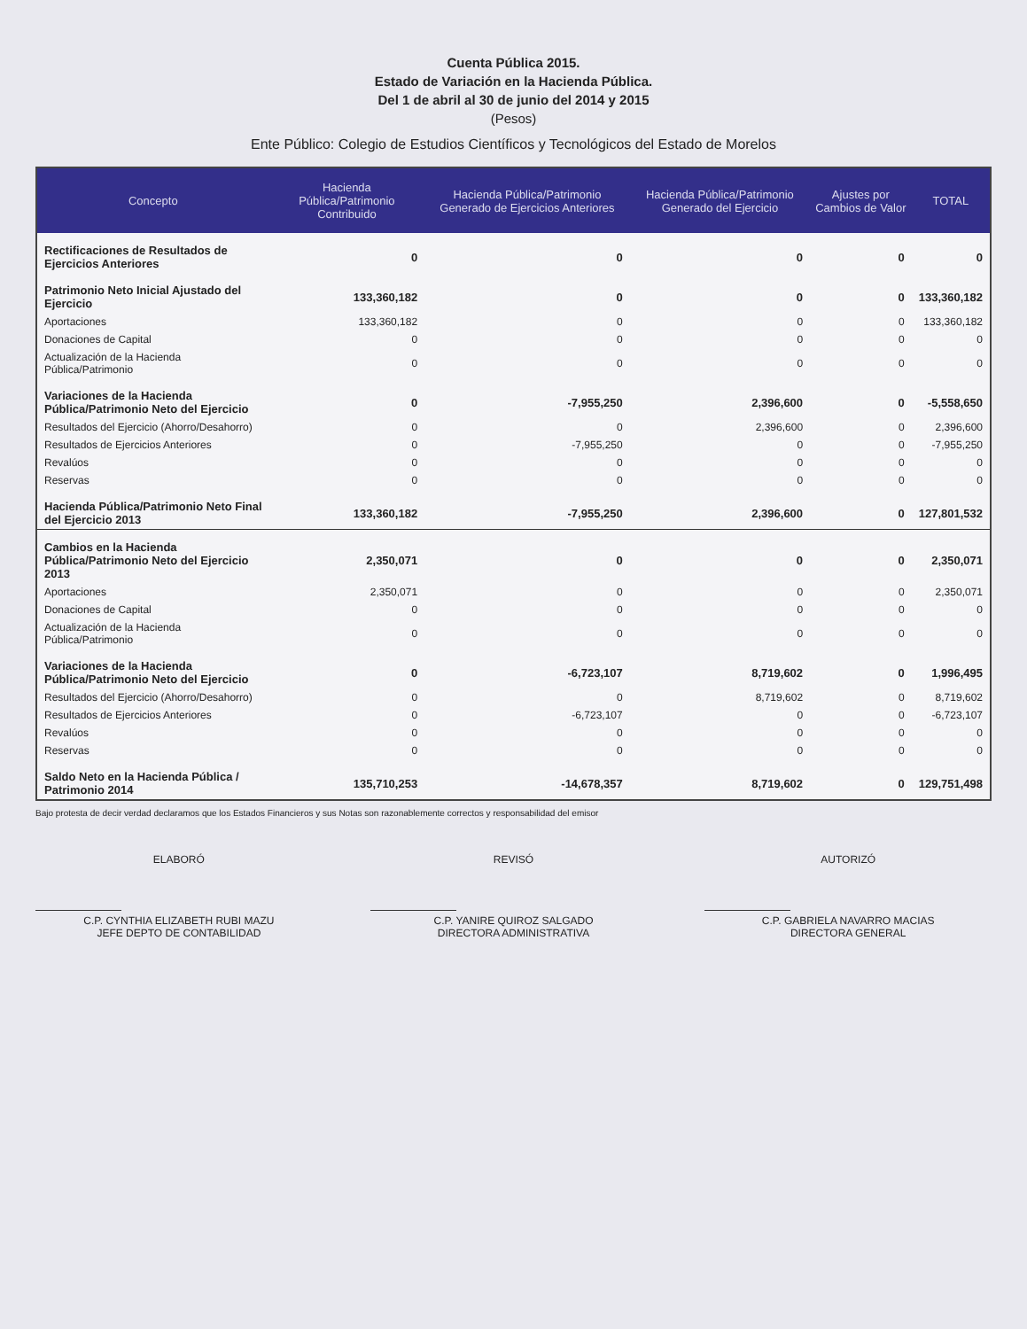Cuenta Pública 2015.
Estado de Variación en la Hacienda Pública.
Del 1 de abril al 30 de junio del 2014 y 2015
(Pesos)
Ente Público: Colegio de Estudios Científicos y Tecnológicos del Estado de Morelos
| Concepto | Hacienda Pública/Patrimonio Contribuido | Hacienda Pública/Patrimonio Generado de Ejercicios Anteriores | Hacienda Pública/Patrimonio Generado del Ejercicio | Ajustes por Cambios de Valor | TOTAL |
| --- | --- | --- | --- | --- | --- |
| Rectificaciones de Resultados de Ejercicios Anteriores | 0 | 0 | 0 | 0 | 0 |
| Patrimonio Neto Inicial Ajustado del Ejercicio | 133,360,182 | 0 | 0 | 0 | 133,360,182 |
| Aportaciones | 133,360,182 | 0 | 0 | 0 | 133,360,182 |
| Donaciones de Capital | 0 | 0 | 0 | 0 | 0 |
| Actualización de la Hacienda Pública/Patrimonio | 0 | 0 | 0 | 0 | 0 |
| Variaciones de la Hacienda Pública/Patrimonio Neto del Ejercicio | 0 | -7,955,250 | 2,396,600 | 0 | -5,558,650 |
| Resultados del Ejercicio (Ahorro/Desahorro) | 0 | 0 | 2,396,600 | 0 | 2,396,600 |
| Resultados de Ejercicios Anteriores | 0 | -7,955,250 | 0 | 0 | -7,955,250 |
| Revalúos | 0 | 0 | 0 | 0 | 0 |
| Reservas | 0 | 0 | 0 | 0 | 0 |
| Hacienda Pública/Patrimonio Neto Final del Ejercicio 2013 | 133,360,182 | -7,955,250 | 2,396,600 | 0 | 127,801,532 |
| Cambios en la Hacienda Pública/Patrimonio Neto del Ejercicio 2013 | 2,350,071 | 0 | 0 | 0 | 2,350,071 |
| Aportaciones | 2,350,071 | 0 | 0 | 0 | 2,350,071 |
| Donaciones de Capital | 0 | 0 | 0 | 0 | 0 |
| Actualización de la Hacienda Pública/Patrimonio | 0 | 0 | 0 | 0 | 0 |
| Variaciones de la Hacienda Pública/Patrimonio Neto del Ejercicio | 0 | -6,723,107 | 8,719,602 | 0 | 1,996,495 |
| Resultados del Ejercicio (Ahorro/Desahorro) | 0 | 0 | 8,719,602 | 0 | 8,719,602 |
| Resultados de Ejercicios Anteriores | 0 | -6,723,107 | 0 | 0 | -6,723,107 |
| Revalúos | 0 | 0 | 0 | 0 | 0 |
| Reservas | 0 | 0 | 0 | 0 | 0 |
| Saldo Neto en la Hacienda Pública / Patrimonio 2014 | 135,710,253 | -14,678,357 | 8,719,602 | 0 | 129,751,498 |
Bajo protesta de decir verdad declaramos que los Estados Financieros y sus Notas son razonablemente correctos y responsabilidad del emisor
ELABORÓ
C.P. CYNTHIA ELIZABETH RUBI MAZU
JEFE DEPTO DE CONTABILIDAD
REVISÓ
C.P. YANIRE QUIROZ SALGADO
DIRECTORA ADMINISTRATIVA
AUTORIZÓ
C.P. GABRIELA NAVARRO MACIAS
DIRECTORA GENERAL